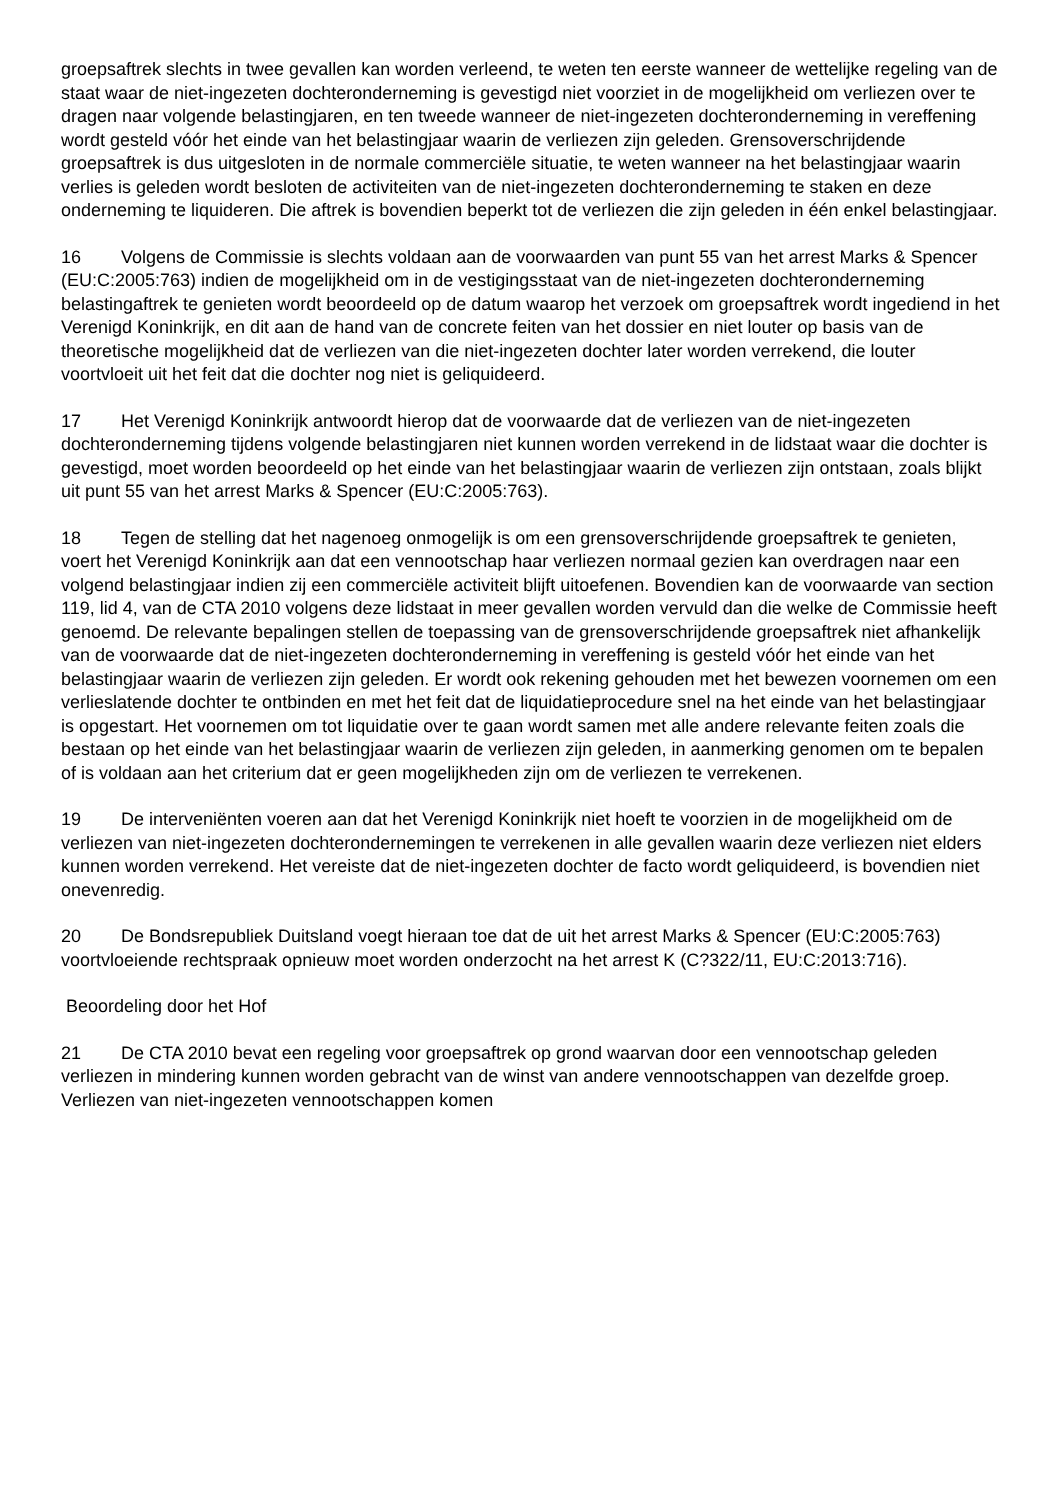groepsaftrek slechts in twee gevallen kan worden verleend, te weten ten eerste wanneer de wettelijke regeling van de staat waar de niet-ingezeten dochteronderneming is gevestigd niet voorziet in de mogelijkheid om verliezen over te dragen naar volgende belastingjaren, en ten tweede wanneer de niet-ingezeten dochteronderneming in vereffening wordt gesteld vóór het einde van het belastingjaar waarin de verliezen zijn geleden. Grensoverschrijdende groepsaftrek is dus uitgesloten in de normale commerciële situatie, te weten wanneer na het belastingjaar waarin verlies is geleden wordt besloten de activiteiten van de niet-ingezeten dochteronderneming te staken en deze onderneming te liquideren. Die aftrek is bovendien beperkt tot de verliezen die zijn geleden in één enkel belastingjaar.
16 Volgens de Commissie is slechts voldaan aan de voorwaarden van punt 55 van het arrest Marks & Spencer (EU:C:2005:763) indien de mogelijkheid om in de vestigingsstaat van de niet-ingezeten dochteronderneming belastingaftrek te genieten wordt beoordeeld op de datum waarop het verzoek om groepsaftrek wordt ingediend in het Verenigd Koninkrijk, en dit aan de hand van de concrete feiten van het dossier en niet louter op basis van de theoretische mogelijkheid dat de verliezen van die niet-ingezeten dochter later worden verrekend, die louter voortvloeit uit het feit dat die dochter nog niet is geliquideerd.
17 Het Verenigd Koninkrijk antwoordt hierop dat de voorwaarde dat de verliezen van de niet-ingezeten dochteronderneming tijdens volgende belastingjaren niet kunnen worden verrekend in de lidstaat waar die dochter is gevestigd, moet worden beoordeeld op het einde van het belastingjaar waarin de verliezen zijn ontstaan, zoals blijkt uit punt 55 van het arrest Marks & Spencer (EU:C:2005:763).
18 Tegen de stelling dat het nagenoeg onmogelijk is om een grensoverschrijdende groepsaftrek te genieten, voert het Verenigd Koninkrijk aan dat een vennootschap haar verliezen normaal gezien kan overdragen naar een volgend belastingjaar indien zij een commerciële activiteit blijft uitoefenen. Bovendien kan de voorwaarde van section 119, lid 4, van de CTA 2010 volgens deze lidstaat in meer gevallen worden vervuld dan die welke de Commissie heeft genoemd. De relevante bepalingen stellen de toepassing van de grensoverschrijdende groepsaftrek niet afhankelijk van de voorwaarde dat de niet-ingezeten dochteronderneming in vereffening is gesteld vóór het einde van het belastingjaar waarin de verliezen zijn geleden. Er wordt ook rekening gehouden met het bewezen voornemen om een verlieslatende dochter te ontbinden en met het feit dat de liquidatieprocedure snel na het einde van het belastingjaar is opgestart. Het voornemen om tot liquidatie over te gaan wordt samen met alle andere relevante feiten zoals die bestaan op het einde van het belastingjaar waarin de verliezen zijn geleden, in aanmerking genomen om te bepalen of is voldaan aan het criterium dat er geen mogelijkheden zijn om de verliezen te verrekenen.
19 De interveniënten voeren aan dat het Verenigd Koninkrijk niet hoeft te voorzien in de mogelijkheid om de verliezen van niet-ingezeten dochterondernemingen te verrekenen in alle gevallen waarin deze verliezen niet elders kunnen worden verrekend. Het vereiste dat de niet-ingezeten dochter de facto wordt geliquideerd, is bovendien niet onevenredig.
20 De Bondsrepubliek Duitsland voegt hieraan toe dat de uit het arrest Marks & Spencer (EU:C:2005:763) voortvloeiende rechtspraak opnieuw moet worden onderzocht na het arrest K (C?322/11, EU:C:2013:716).
Beoordeling door het Hof
21 De CTA 2010 bevat een regeling voor groepsaftrek op grond waarvan door een vennootschap geleden verliezen in mindering kunnen worden gebracht van de winst van andere vennootschappen van dezelfde groep. Verliezen van niet-ingezeten vennootschappen komen